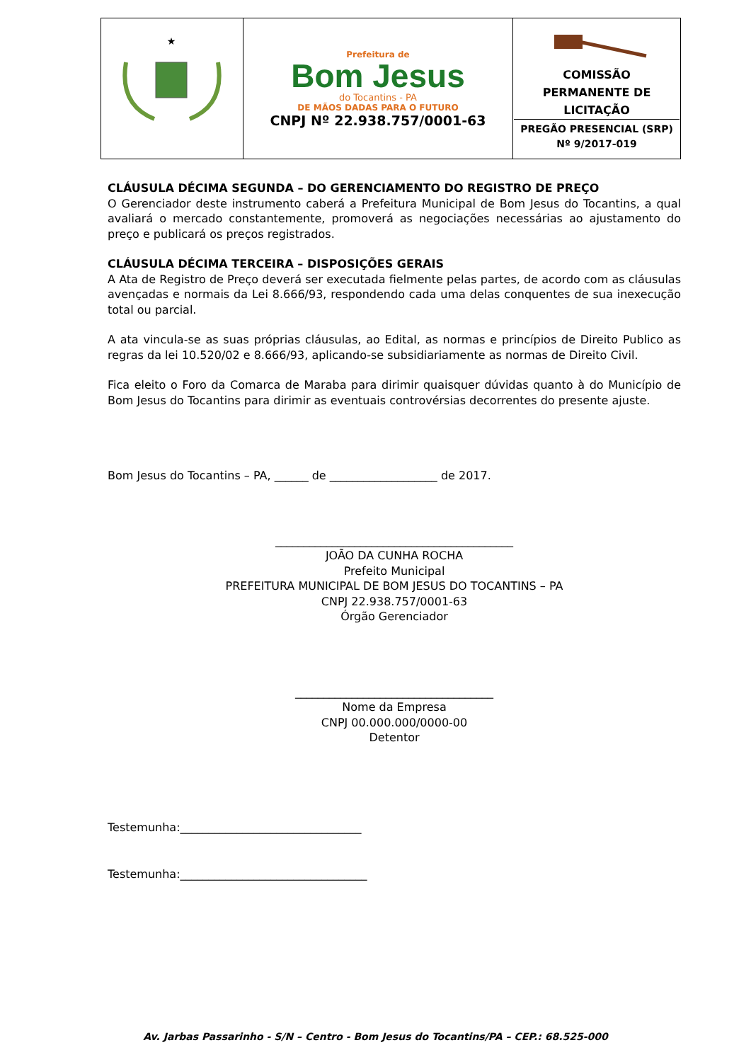| ★ | Prefeitura de Bom Jesus do Tocantins - PA DE MÃOS DADAS PARA O FUTURO CNPJ Nº 22.938.757/0001-63 | COMISSÃO PERMANENTE DE LICITAÇÃO PREGÃO PRESENCIAL (SRP) Nº 9/2017-019 |
CLÁUSULA DÉCIMA SEGUNDA – DO GERENCIAMENTO DO REGISTRO DE PREÇO
O Gerenciador deste instrumento caberá a Prefeitura Municipal de Bom Jesus do Tocantins, a qual avaliará o mercado constantemente, promoverá as negociações necessárias ao ajustamento do preço e publicará os preços registrados.
CLÁUSULA DÉCIMA TERCEIRA – DISPOSIÇÕES GERAIS
A Ata de Registro de Preço deverá ser executada fielmente pelas partes, de acordo com as cláusulas avençadas e normais da Lei 8.666/93, respondendo cada uma delas conquentes de sua inexecução total ou parcial.
A ata vincula-se as suas próprias cláusulas, ao Edital, as normas e princípios de Direito Publico as regras da lei 10.520/02 e 8.666/93, aplicando-se subsidiariamente as normas de Direito Civil.
Fica eleito o Foro da Comarca de Maraba para dirimir quaisquer dúvidas quanto à do Município de Bom Jesus do Tocantins para dirimir as eventuais controvérsias decorrentes do presente ajuste.
Bom Jesus do Tocantins – PA, ______ de ___________________ de 2017.
__________________________________________
JOÃO DA CUNHA ROCHA
Prefeito Municipal
PREFEITURA MUNICIPAL DE BOM JESUS DO TOCANTINS – PA
CNPJ 22.938.757/0001-63
Órgão Gerenciador
___________________________________
Nome da Empresa
CNPJ 00.000.000/0000-00
Detentor
Testemunha:________________________________
Testemunha:_________________________________
Av. Jarbas Passarinho - S/N – Centro - Bom Jesus do Tocantins/PA – CEP.: 68.525-000